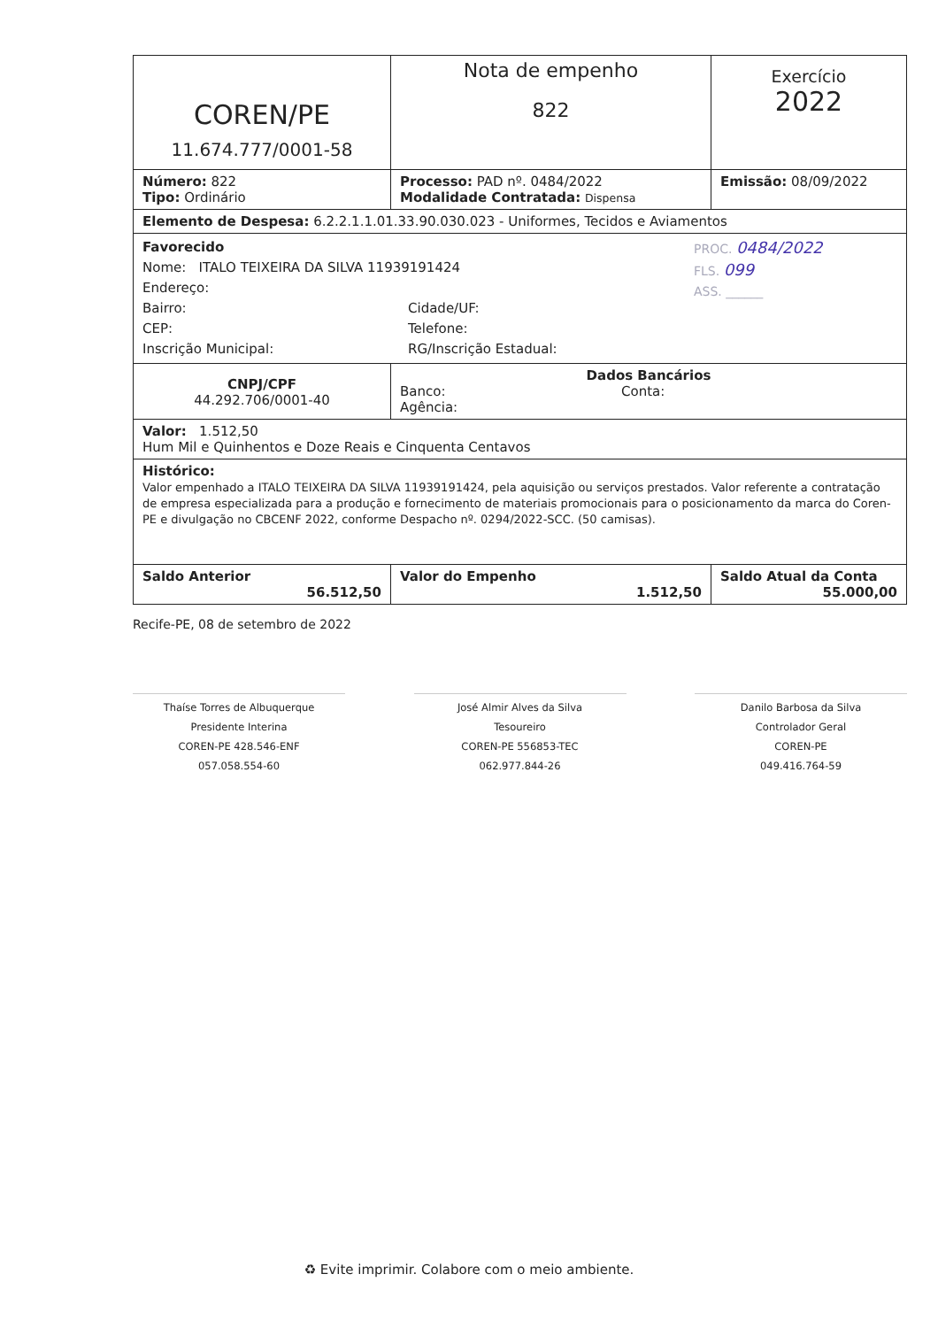| COREN/PE 11.674.777/0001-58 | Nota de empenho 822 | Exercício 2022 |
| Número: 822 Tipo: Ordinário | Processo: PAD nº. 0484/2022 Modalidade Contratada: Dispensa | Emissão: 08/09/2022 |
| Elemento de Despesa: 6.2.2.1.1.01.33.90.030.023 - Uniformes, Tecidos e Aviamentos | | |
| PROC. 0484/2022 FLS. 099 ASS. ______ Favorecido Nome: ITALO TEIXEIRA DA SILVA 11939191424 Endereço: Bairro: CEP: Inscrição Municipal: Cidade/UF: Telefone: RG/Inscrição Estadual: | | |
| CNPJ/CPF 44.292.706/0001-40 | Dados Bancários Banco: Agência: Conta: | |
| Valor: 1.512,50 Hum Mil e Quinhentos e Doze Reais e Cinquenta Centavos | | |
| Histórico: Valor empenhado a ITALO TEIXEIRA DA SILVA 11939191424, pela aquisição ou serviços prestados. Valor referente a contratação de empresa especializada para a produção e fornecimento de materiais promocionais para o posicionamento da marca do Coren-PE e divulgação no CBCENF 2022, conforme Despacho nº. 0294/2022-SCC. (50 camisas). | | |
| Saldo Anterior 56.512,50 | Valor do Empenho 1.512,50 | Saldo Atual da Conta 55.000,00 |
Recife-PE, 08 de setembro de 2022
Thaíse Torres de Albuquerque
Presidente Interina
COREN-PE 428.546-ENF
057.058.554-60
José Almir Alves da Silva
Tesoureiro
COREN-PE 556853-TEC
062.977.844-26
Danilo Barbosa da Silva
Controlador Geral
COREN-PE
049.416.764-59
♻ Evite imprimir. Colabore com o meio ambiente.